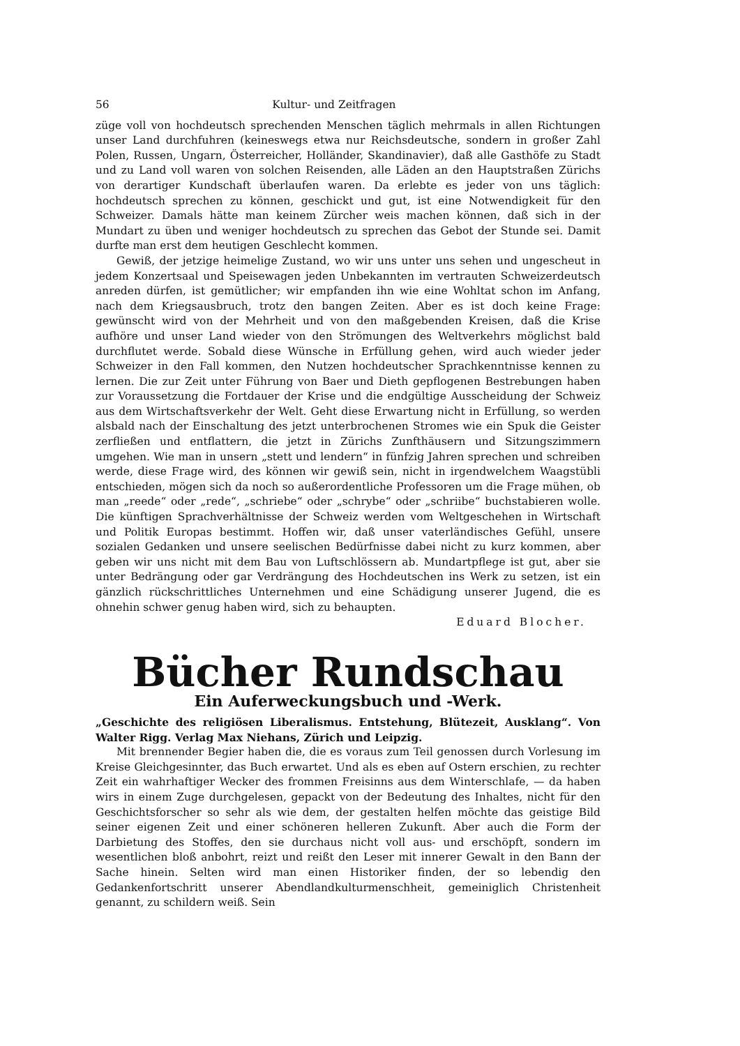56 Kultur- und Zeitfragen
züge voll von hochdeutsch sprechenden Menschen täglich mehrmals in allen Richtungen unser Land durchfuhren (keineswegs etwa nur Reichsdeutsche, sondern in großer Zahl Polen, Russen, Ungarn, Österreicher, Holländer, Skandinavier), daß alle Gasthöfe zu Stadt und zu Land voll waren von solchen Reisenden, alle Läden an den Hauptstraßen Zürichs von derartiger Kundschaft überlaufen waren. Da erlebte es jeder von uns täglich: hochdeutsch sprechen zu können, geschickt und gut, ist eine Notwendigkeit für den Schweizer. Damals hätte man keinem Zürcher weis machen können, daß sich in der Mundart zu üben und weniger hochdeutsch zu sprechen das Gebot der Stunde sei. Damit durfte man erst dem heutigen Geschlecht kommen.
Gewiß, der jetzige heimelige Zustand, wo wir uns unter uns sehen und ungescheut in jedem Konzertsaal und Speisewagen jeden Unbekannten im vertrauten Schweizerdeutsch anreden dürfen, ist gemütlicher; wir empfanden ihn wie eine Wohltat schon im Anfang, nach dem Kriegsausbruch, trotz den bangen Zeiten. Aber es ist doch keine Frage: gewünscht wird von der Mehrheit und von den maßgebenden Kreisen, daß die Krise aufhöre und unser Land wieder von den Strömungen des Weltverkehrs möglichst bald durchflutet werde. Sobald diese Wünsche in Erfüllung gehen, wird auch wieder jeder Schweizer in den Fall kommen, den Nutzen hochdeutscher Sprachkenntnisse kennen zu lernen. Die zur Zeit unter Führung von Baer und Dieth gepflogenen Bestrebungen haben zur Voraussetzung die Fortdauer der Krise und die endgültige Ausscheidung der Schweiz aus dem Wirtschaftsverkehr der Welt. Geht diese Erwartung nicht in Erfüllung, so werden alsbald nach der Einschaltung des jetzt unterbrochenen Stromes wie ein Spuk die Geister zerfließen und entflattern, die jetzt in Zürichs Zunfthäusern und Sitzungszimmern umgehen. Wie man in unsern „stett und lendern“ in fünfzig Jahren sprechen und schreiben werde, diese Frage wird, des können wir gewiß sein, nicht in irgendwelchem Waagstübli entschieden, mögen sich da noch so außerordentliche Professoren um die Frage mühen, ob man „reede“ oder „rede“, „schriebe“ oder „schrybe“ oder „schriibe“ buchstabieren wolle. Die künftigen Sprachverhältnisse der Schweiz werden vom Weltgeschehen in Wirtschaft und Politik Europas bestimmt. Hoffen wir, daß unser vaterländisches Gefühl, unsere sozialen Gedanken und unsere seelischen Bedürfnisse dabei nicht zu kurz kommen, aber geben wir uns nicht mit dem Bau von Luftschlössern ab. Mundartpflege ist gut, aber sie unter Bedrängung oder gar Verdrängung des Hochdeutschen ins Werk zu setzen, ist ein gänzlich rückschrittliches Unternehmen und eine Schädigung unserer Jugend, die es ohnehin schwer genug haben wird, sich zu behaupten.
Eduard Blocher.
Bücher Rundschau
Ein Auferweckungsbuch und -Werk.
„Geschichte des religiösen Liberalismus. Entstehung, Blütezeit, Ausklang“. Von Walter Rigg. Verlag Max Niehans, Zürich und Leipzig.
Mit brennender Begier haben die, die es voraus zum Teil genossen durch Vorlesung im Kreise Gleichgesinnter, das Buch erwartet. Und als es eben auf Ostern erschien, zu rechter Zeit ein wahrhaftiger Wecker des frommen Freisinns aus dem Winterschlafe, — da haben wirs in einem Zuge durchgelesen, gepackt von der Bedeutung des Inhaltes, nicht für den Geschichtsforscher so sehr als wie dem, der gestalten helfen möchte das geistige Bild seiner eigenen Zeit und einer schöneren helleren Zukunft. Aber auch die Form der Darbietung des Stoffes, den sie durchaus nicht voll aus- und erschöpft, sondern im wesentlichen bloß anbohrt, reizt und reißt den Leser mit innerer Gewalt in den Bann der Sache hinein. Selten wird man einen Historiker finden, der so lebendig den Gedankenfortschritt unserer Abendlandkulturmenschheit, gemeiniglich Christenheit genannt, zu schildern weiß. Sein